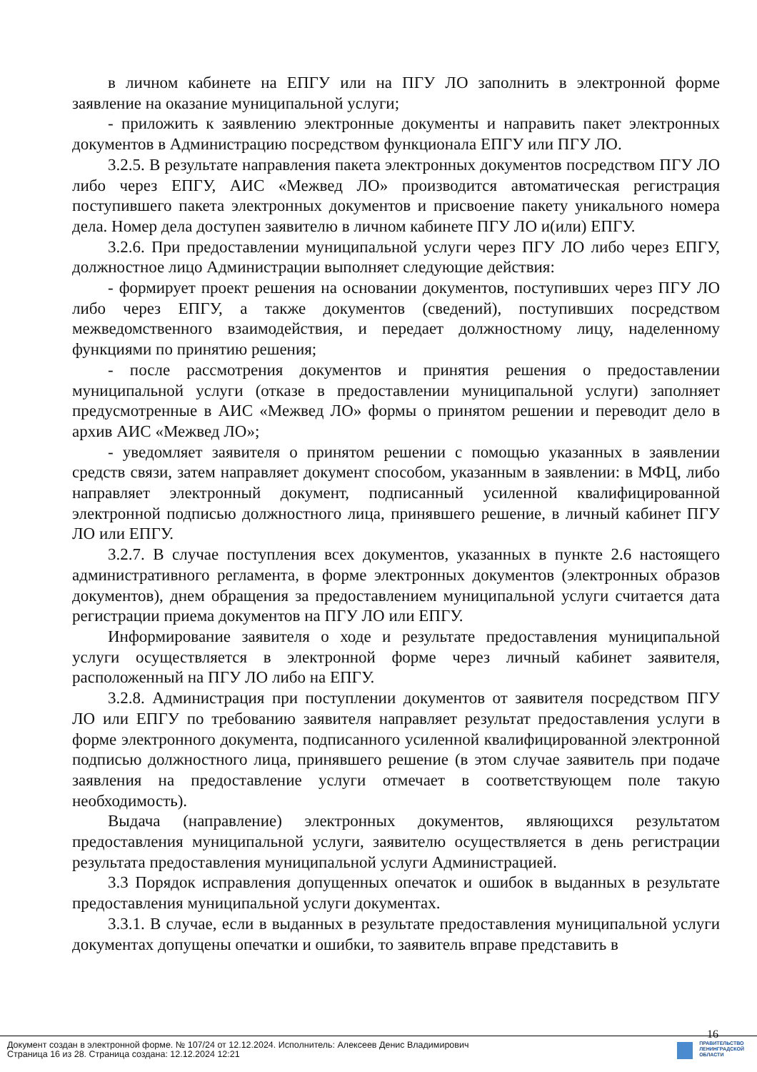в личном кабинете на ЕПГУ или на ПГУ ЛО заполнить в электронной форме заявление на оказание муниципальной услуги;
- приложить к заявлению электронные документы и направить пакет электронных документов в Администрацию посредством функционала ЕПГУ или ПГУ ЛО.
3.2.5. В результате направления пакета электронных документов посредством ПГУ ЛО либо через ЕПГУ, АИС «Межвед ЛО» производится автоматическая регистрация поступившего пакета электронных документов и присвоение пакету уникального номера дела. Номер дела доступен заявителю в личном кабинете ПГУ ЛО и(или) ЕПГУ.
3.2.6. При предоставлении муниципальной услуги через ПГУ ЛО либо через ЕПГУ, должностное лицо Администрации выполняет следующие действия:
- формирует проект решения на основании документов, поступивших через ПГУ ЛО либо через ЕПГУ, а также документов (сведений), поступивших посредством межведомственного взаимодействия, и передает должностному лицу, наделенному функциями по принятию решения;
- после рассмотрения документов и принятия решения о предоставлении муниципальной услуги (отказе в предоставлении муниципальной услуги) заполняет предусмотренные в АИС «Межвед ЛО» формы о принятом решении и переводит дело в архив АИС «Межвед ЛО»;
- уведомляет заявителя о принятом решении с помощью указанных в заявлении средств связи, затем направляет документ способом, указанным в заявлении: в МФЦ, либо направляет электронный документ, подписанный усиленной квалифицированной электронной подписью должностного лица, принявшего решение, в личный кабинет ПГУ ЛО или ЕПГУ.
3.2.7. В случае поступления всех документов, указанных в пункте 2.6 настоящего административного регламента, в форме электронных документов (электронных образов документов), днем обращения за предоставлением муниципальной услуги считается дата регистрации приема документов на ПГУ ЛО или ЕПГУ.
Информирование заявителя о ходе и результате предоставления муниципальной услуги осуществляется в электронной форме через личный кабинет заявителя, расположенный на ПГУ ЛО либо на ЕПГУ.
3.2.8. Администрация при поступлении документов от заявителя посредством ПГУ ЛО или ЕПГУ по требованию заявителя направляет результат предоставления услуги в форме электронного документа, подписанного усиленной квалифицированной электронной подписью должностного лица, принявшего решение (в этом случае заявитель при подаче заявления на предоставление услуги отмечает в соответствующем поле такую необходимость).
Выдача (направление) электронных документов, являющихся результатом предоставления муниципальной услуги, заявителю осуществляется в день регистрации результата предоставления муниципальной услуги Администрацией.
3.3 Порядок исправления допущенных опечаток и ошибок в выданных в результате предоставления муниципальной услуги документах.
3.3.1. В случае, если в выданных в результате предоставления муниципальной услуги документах допущены опечатки и ошибки, то заявитель вправе представить в
16
Документ создан в электронной форме. № 107/24 от 12.12.2024. Исполнитель: Алексеев Денис Владимирович
Страница 16 из 28. Страница создана: 12.12.2024 12:21
ПРАВИТЕЛЬСТВО
ЛЕНИНГРАДСКОЙ
ОБЛАСТИ